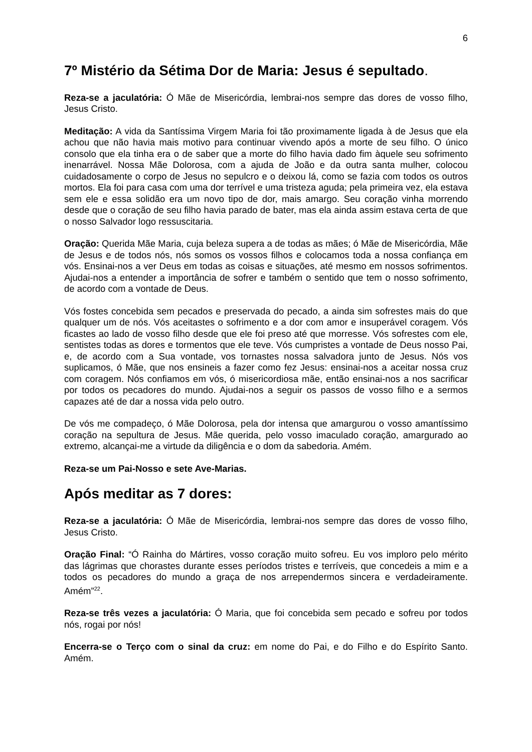6
7º Mistério da Sétima Dor de Maria: Jesus é sepultado.
Reza-se a jaculatória: Ó Mãe de Misericórdia, lembrai-nos sempre das dores de vosso filho, Jesus Cristo.
Meditação: A vida da Santíssima Virgem Maria foi tão proximamente ligada à de Jesus que ela achou que não havia mais motivo para continuar vivendo após a morte de seu filho. O único consolo que ela tinha era o de saber que a morte do filho havia dado fim àquele seu sofrimento inenarrável. Nossa Mãe Dolorosa, com a ajuda de João e da outra santa mulher, colocou cuidadosamente o corpo de Jesus no sepulcro e o deixou lá, como se fazia com todos os outros mortos. Ela foi para casa com uma dor terrível e uma tristeza aguda; pela primeira vez, ela estava sem ele e essa solidão era um novo tipo de dor, mais amargo. Seu coração vinha morrendo desde que o coração de seu filho havia parado de bater, mas ela ainda assim estava certa de que o nosso Salvador logo ressuscitaria.
Oração: Querida Mãe Maria, cuja beleza supera a de todas as mães; ó Mãe de Misericórdia, Mãe de Jesus e de todos nós, nós somos os vossos filhos e colocamos toda a nossa confiança em vós. Ensinai-nos a ver Deus em todas as coisas e situações, até mesmo em nossos sofrimentos. Ajudai-nos a entender a importância de sofrer e também o sentido que tem o nosso sofrimento, de acordo com a vontade de Deus.
Vós fostes concebida sem pecados e preservada do pecado, a ainda sim sofrestes mais do que qualquer um de nós. Vós aceitastes o sofrimento e a dor com amor e insuperável coragem. Vós ficastes ao lado de vosso filho desde que ele foi preso até que morresse. Vós sofrestes com ele, sentistes todas as dores e tormentos que ele teve. Vós cumpristes a vontade de Deus nosso Pai, e, de acordo com a Sua vontade, vos tornastes nossa salvadora junto de Jesus. Nós vos suplicamos, ó Mãe, que nos ensineis a fazer como fez Jesus: ensinai-nos a aceitar nossa cruz com coragem. Nós confiamos em vós, ó misericordiosa mãe, então ensinai-nos a nos sacrificar por todos os pecadores do mundo. Ajudai-nos a seguir os passos de vosso filho e a sermos capazes até de dar a nossa vida pelo outro.
De vós me compadeço, ó Mãe Dolorosa, pela dor intensa que amargurou o vosso amantíssimo coração na sepultura de Jesus. Mãe querida, pelo vosso imaculado coração, amargurado ao extremo, alcançai-me a virtude da diligência e o dom da sabedoria. Amém.
Reza-se um Pai-Nosso e sete Ave-Marias.
Após meditar as 7 dores:
Reza-se a jaculatória: Ó Mãe de Misericórdia, lembrai-nos sempre das dores de vosso filho, Jesus Cristo.
Oração Final: “Ó Rainha do Mártires, vosso coração muito sofreu. Eu vos imploro pelo mérito das lágrimas que chorastes durante esses períodos tristes e terríveis, que concedeis a mim e a todos os pecadores do mundo a graça de nos arrependermos sincera e verdadeiramente. Amém”<sup>22</sup>.
Reza-se três vezes a jaculatória: Ó Maria, que foi concebida sem pecado e sofreu por todos nós, rogai por nós!
Encerra-se o Terço com o sinal da cruz: em nome do Pai, e do Filho e do Espírito Santo. Amém.